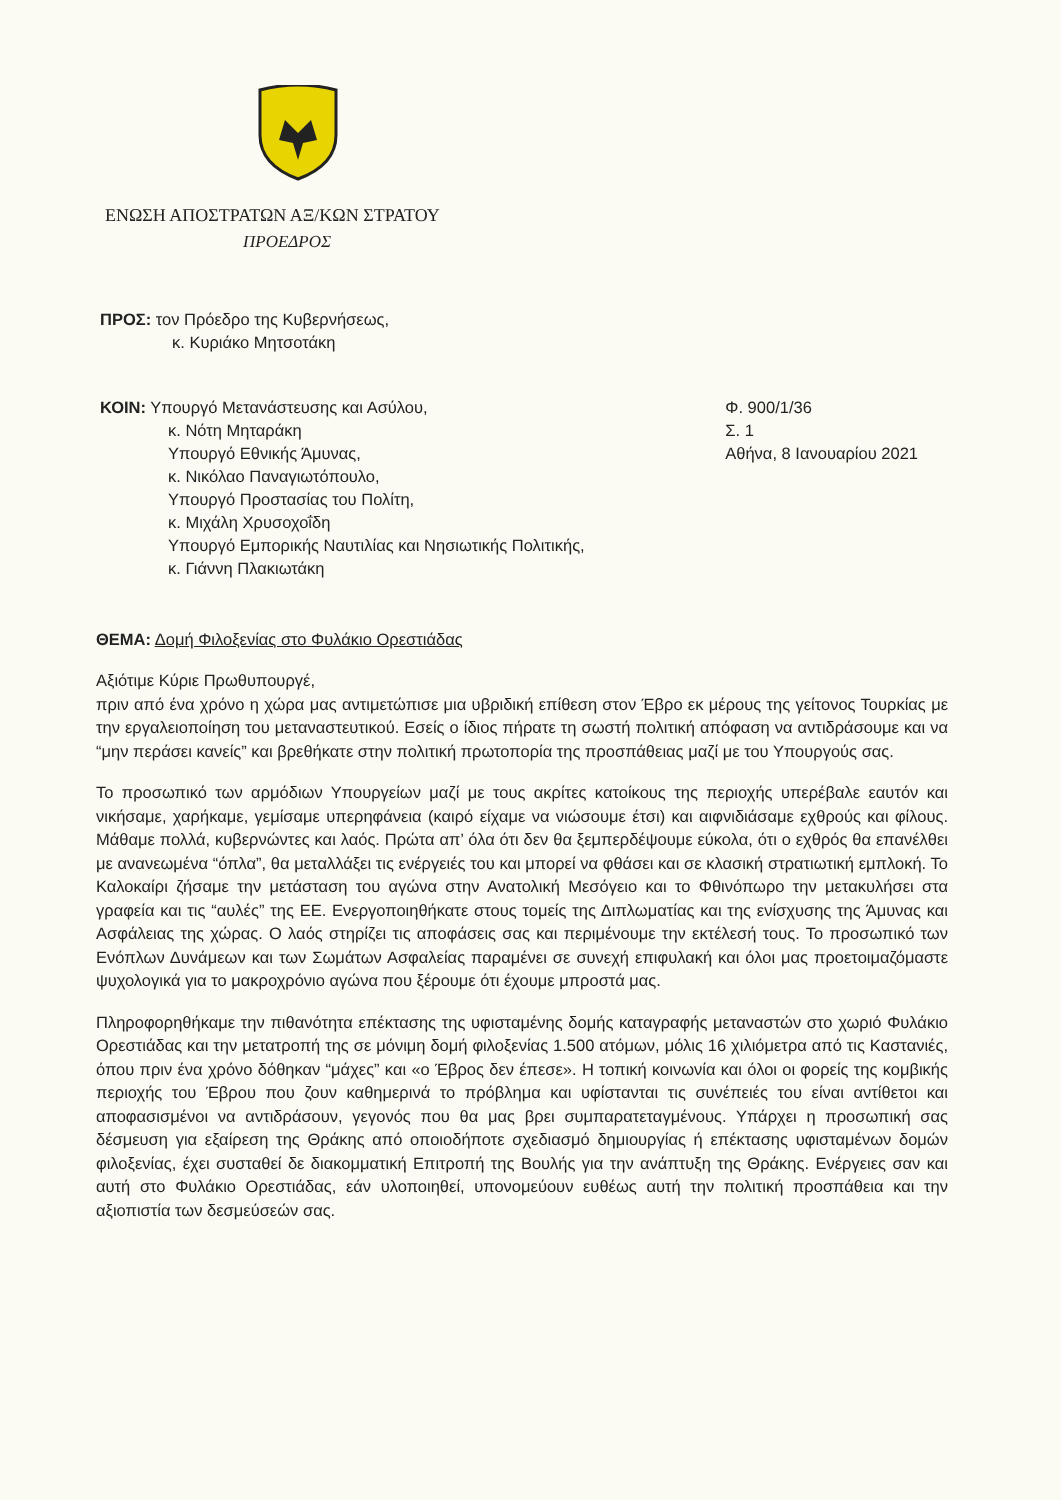ΕΝΩΣΗ ΑΠΟΣΤΡΑΤΩΝ ΑΞ/ΚΩΝ ΣΤΡΑΤΟΥ
ΠΡΟΕΔΡΟΣ
ΠΡΟΣ: τον Πρόεδρο της Κυβερνήσεως,
κ. Κυριάκο Μητσοτάκη
ΚΟΙΝ: Υπουργό Μετανάστευσης και Ασύλου,
κ. Νότη Μηταράκη
Υπουργό Εθνικής Άμυνας,
κ. Νικόλαο Παναγιωτόπουλο,
Υπουργό Προστασίας του Πολίτη,
κ. Μιχάλη Χρυσοχοΐδη
Υπουργό Εμπορικής Ναυτιλίας και Νησιωτικής Πολιτικής,
κ. Γιάννη Πλακιωτάκη
Φ. 900/1/36
Σ. 1
Αθήνα, 8 Ιανουαρίου 2021
ΘΕΜΑ: Δομή Φιλοξενίας στο Φυλάκιο Ορεστιάδας
Αξιότιμε Κύριε Πρωθυπουργέ,
πριν από ένα χρόνο η χώρα μας αντιμετώπισε μια υβριδική επίθεση στον Έβρο εκ μέρους της γείτονος Τουρκίας με την εργαλειοποίηση του μεταναστευτικού. Εσείς ο ίδιος πήρατε τη σωστή πολιτική απόφαση να αντιδράσουμε και να “μην περάσει κανείς” και βρεθήκατε στην πολιτική πρωτοπορία της προσπάθειας μαζί με του Υπουργούς σας.
Το προσωπικό των αρμόδιων Υπουργείων μαζί με τους ακρίτες κατοίκους της περιοχής υπερέβαλε εαυτόν και νικήσαμε, χαρήκαμε, γεμίσαμε υπερηφάνεια (καιρό είχαμε να νιώσουμε έτσι) και αιφνιδιάσαμε εχθρούς και φίλους. Μάθαμε πολλά, κυβερνώντες και λαός. Πρώτα απ’ όλα ότι δεν θα ξεμπερδέψουμε εύκολα, ότι ο εχθρός θα επανέλθει με ανανεωμένα “όπλα”, θα μεταλλάξει τις ενέργειές του και μπορεί να φθάσει και σε κλασική στρατιωτική εμπλοκή. Το Καλοκαίρι ζήσαμε την μετάσταση του αγώνα στην Ανατολική Μεσόγειο και το Φθινόπωρο την μετακυλήσει στα γραφεία και τις “αυλές” της ΕΕ. Ενεργοποιηθήκατε στους τομείς της Διπλωματίας και της ενίσχυσης της Άμυνας και Ασφάλειας της χώρας. Ο λαός στηρίζει τις αποφάσεις σας και περιμένουμε την εκτέλεσή τους. Το προσωπικό των Ενόπλων Δυνάμεων και των Σωμάτων Ασφαλείας παραμένει σε συνεχή επιφυλακή και όλοι μας προετοιμαζόμαστε ψυχολογικά για το μακροχρόνιο αγώνα που ξέρουμε ότι έχουμε μπροστά μας.
Πληροφορηθήκαμε την πιθανότητα επέκτασης της υφισταμένης δομής καταγραφής μεταναστών στο χωριό Φυλάκιο Ορεστιάδας και την μετατροπή της σε μόνιμη δομή φιλοξενίας 1.500 ατόμων, μόλις 16 χιλιόμετρα από τις Καστανιές, όπου πριν ένα χρόνο δόθηκαν “μάχες” και «ο Έβρος δεν έπεσε». Η τοπική κοινωνία και όλοι οι φορείς της κομβικής περιοχής του Έβρου που ζουν καθημερινά το πρόβλημα και υφίστανται τις συνέπειές του είναι αντίθετοι και αποφασισμένοι να αντιδράσουν, γεγονός που θα μας βρει συμπαρατεταγμένους. Υπάρχει η προσωπική σας δέσμευση για εξαίρεση της Θράκης από οποιοδήποτε σχεδιασμό δημιουργίας ή επέκτασης υφισταμένων δομών φιλοξενίας, έχει συσταθεί δε διακομματική Επιτροπή της Βουλής για την ανάπτυξη της Θράκης. Ενέργειες σαν και αυτή στο Φυλάκιο Ορεστιάδας, εάν υλοποιηθεί, υπονομεύουν ευθέως αυτή την πολιτική προσπάθεια και την αξιοπιστία των δεσμεύσεών σας.